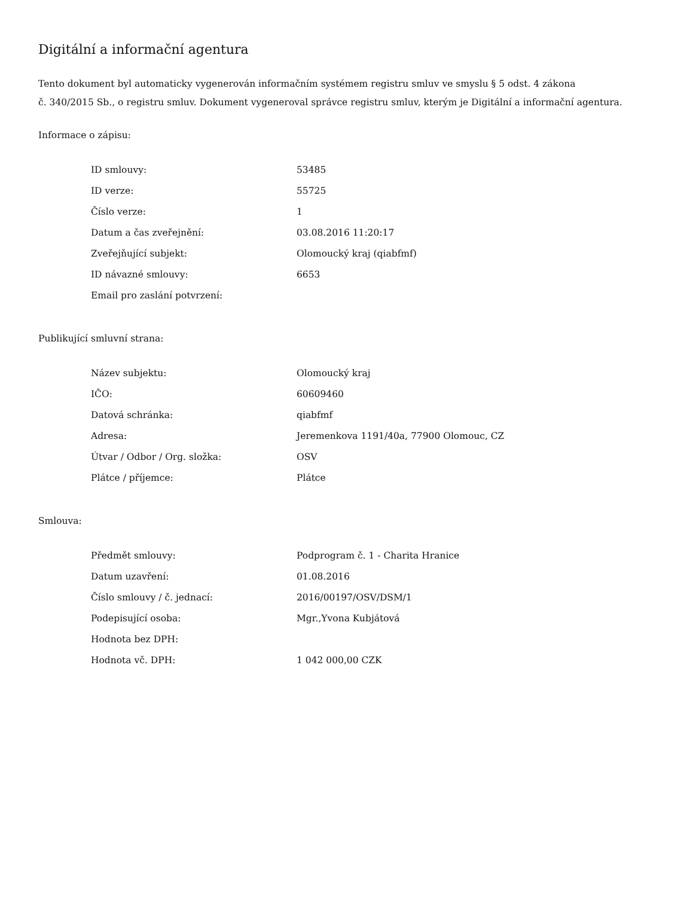Digitální a informační agentura
Tento dokument byl automaticky vygenerován informačním systémem registru smluv ve smyslu § 5 odst. 4 zákona
č. 340/2015 Sb., o registru smluv. Dokument vygeneroval správce registru smluv, kterým je Digitální a informační agentura.
Informace o zápisu:
| ID smlouvy: | 53485 |
| ID verze: | 55725 |
| Číslo verze: | 1 |
| Datum a čas zveřejnění: | 03.08.2016 11:20:17 |
| Zveřejňující subjekt: | Olomoucký kraj (qiabfmf) |
| ID návazné smlouvy: | 6653 |
| Email pro zaslání potvrzení: | |
Publikující smluvní strana:
| Název subjektu: | Olomoucký kraj |
| IČO: | 60609460 |
| Datová schránka: | qiabfmf |
| Adresa: | Jeremenkova 1191/40a, 77900 Olomouc, CZ |
| Útvar / Odbor / Org. složka: | OSV |
| Plátce / příjemce: | Plátce |
Smlouva:
| Předmět smlouvy: | Podprogram č. 1 - Charita Hranice |
| Datum uzavření: | 01.08.2016 |
| Číslo smlouvy / č. jednací: | 2016/00197/OSV/DSM/1 |
| Podepisující osoba: | Mgr.,Yvona Kubjátová |
| Hodnota bez DPH: | |
| Hodnota vč. DPH: | 1 042 000,00 CZK |